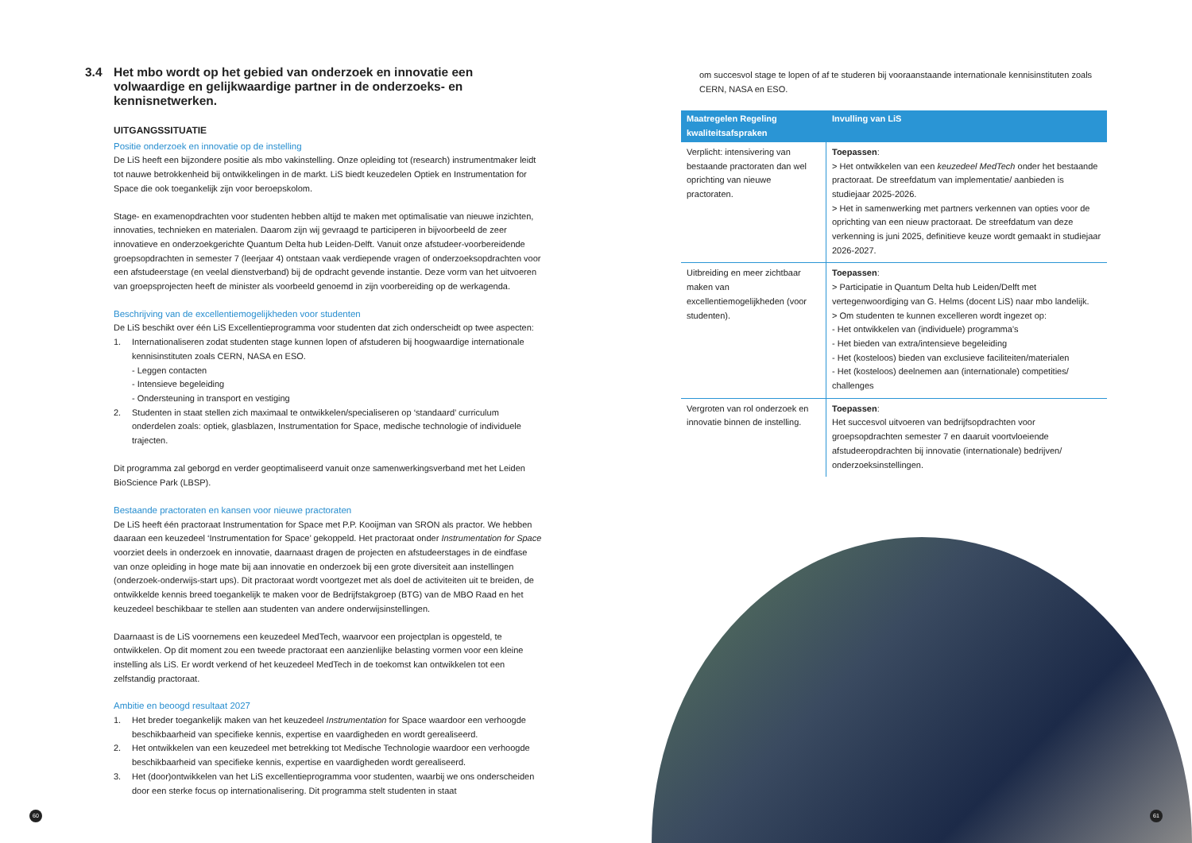3.4 Het mbo wordt op het gebied van onderzoek en innovatie een volwaardige en gelijkwaardige partner in de onderzoeks- en kennisnetwerken.
UITGANGSSITUATIE
Positie onderzoek en innovatie op de instelling
De LiS heeft een bijzondere positie als mbo vakinstelling. Onze opleiding tot (research) instrumentmaker leidt tot nauwe betrokkenheid bij ontwikkelingen in de markt. LiS biedt keuzedelen Optiek en Instrumentation for Space die ook toegankelijk zijn voor beroepskolom.
Stage- en examenopdrachten voor studenten hebben altijd te maken met optimalisatie van nieuwe inzichten, innovaties, technieken en materialen. Daarom zijn wij gevraagd te participeren in bijvoorbeeld de zeer innovatieve en onderzoekgerichte Quantum Delta hub Leiden-Delft. Vanuit onze afstudeer-voorbereidende groepsopdrachten in semester 7 (leerjaar 4) ontstaan vaak verdiepende vragen of onderzoeksopdrachten voor een afstudeerstage (en veelal dienstverband) bij de opdracht gevende instantie. Deze vorm van het uitvoeren van groepsprojecten heeft de minister als voorbeeld genoemd in zijn voorbereiding op de werkagenda.
Beschrijving van de excellentiemogelijkheden voor studenten
De LiS beschikt over één LiS Excellentieprogramma voor studenten dat zich onderscheidt op twee aspecten:
1. Internationaliseren zodat studenten stage kunnen lopen of afstuderen bij hoogwaardige internationale kennisinstituten zoals CERN, NASA en ESO.
- Leggen contacten
- Intensieve begeleiding
- Ondersteuning in transport en vestiging
2. Studenten in staat stellen zich maximaal te ontwikkelen/specialiseren op ‘standaard’ curriculum onderdelen zoals: optiek, glasblazen, Instrumentation for Space, medische technologie of individuele trajecten.
Dit programma zal geborgd en verder geoptimaliseerd vanuit onze samenwerkingsverband met het Leiden BioScience Park (LBSP).
Bestaande practoraten en kansen voor nieuwe practoraten
De LiS heeft één practoraat Instrumentation for Space met P.P. Kooijman van SRON als practor. We hebben daaraan een keuzedeel ‘Instrumentation for Space’ gekoppeld. Het practoraat onder Instrumentation for Space voorziet deels in onderzoek en innovatie, daarnaast dragen de projecten en afstudeerstages in de eindfase van onze opleiding in hoge mate bij aan innovatie en onderzoek bij een grote diversiteit aan instellingen (onderzoek-onderwijs-start ups). Dit practoraat wordt voortgezet met als doel de activiteiten uit te breiden, de ontwikkelde kennis breed toegankelijk te maken voor de Bedrijfstakgroep (BTG) van de MBO Raad en het keuzedeel beschikbaar te stellen aan studenten van andere onderwijsinstellingen.
Daarnaast is de LiS voornemens een keuzedeel MedTech, waarvoor een projectplan is opgesteld, te ontwikkelen. Op dit moment zou een tweede practoraat een aanzienlijke belasting vormen voor een kleine instelling als LiS. Er wordt verkend of het keuzedeel MedTech in de toekomst kan ontwikkelen tot een zelfstandig practoraat.
Ambitie en beoogd resultaat 2027
1. Het breder toegankelijk maken van het keuzedeel Instrumentation for Space waardoor een verhoogde beschikbaarheid van specifieke kennis, expertise en vaardigheden en wordt gerealiseerd.
2. Het ontwikkelen van een keuzedeel met betrekking tot Medische Technologie waardoor een verhoogde beschikbaarheid van specifieke kennis, expertise en vaardigheden wordt gerealiseerd.
3. Het (door)ontwikkelen van het LiS excellentieprogramma voor studenten, waarbij we ons onderscheiden door een sterke focus op internationalisering. Dit programma stelt studenten in staat
60
om succesvol stage te lopen of af te studeren bij vooraanstaande internationale kennisinstituten zoals CERN, NASA en ESO.
| Maatregelen Regeling kwaliteitsafspraken | Invulling van LiS |
| --- | --- |
| Verplicht: intensivering van bestaande practoraten dan wel oprichting van nieuwe practoraten. | Toepassen : > Het ontwikkelen van een keuzedeel MedTech onder het bestaande practoraat. De streefdatum van implementatie/ aanbieden is studiejaar 2025-2026. > Het in samenwerking met partners verkennen van opties voor de oprichting van een nieuw practoraat. De streefdatum van deze verkenning is juni 2025, definitieve keuze wordt gemaakt in studiejaar 2026-2027. |
| Uitbreiding en meer zichtbaar maken van excellentiemogelijkheden (voor studenten). | Toepassen : > Participatie in Quantum Delta hub Leiden/Delft met vertegenwoordiging van G. Helms (docent LiS) naar mbo landelijk. > Om studenten te kunnen excelleren wordt ingezet op: - Het ontwikkelen van (individuele) programma’s - Het bieden van extra/intensieve begeleiding - Het (kosteloos) bieden van exclusieve faciliteiten/materialen - Het (kosteloos) deelnemen aan (internationale) competities/ challenges |
| Vergroten van rol onderzoek en innovatie binnen de instelling. | Toepassen : Het succesvol uitvoeren van bedrijfsopdrachten voor groepsopdrachten semester 7 en daaruit voortvloeiende afstudeeropdrachten bij innovatie (internationale) bedrijven/ onderzoeksinstellingen. |
61